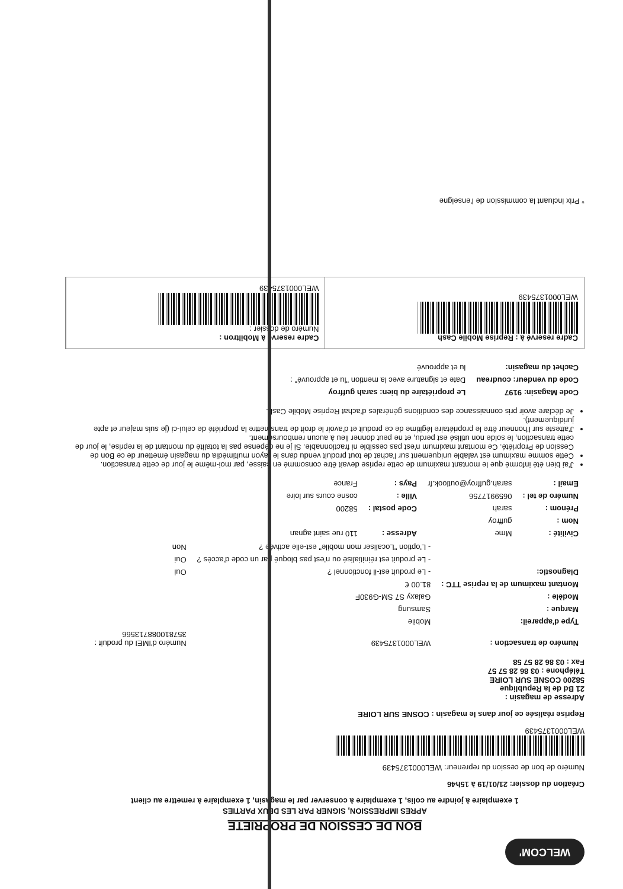WELCOM'
BON DE CESSION DE PROPRIETE
APRES IMPRESSION, SIGNER PAR LES DEUX PARTIES
1 exemplaire à joindre au colis, 1 exemplaire à conserver par le magasin, 1 exemplaire à remettre au client
Création du dossier: 21/01/19 à 15h46
Numéro de bon de cession du repreneur: WEL0001375439
WEL0001375439
Reprise réalisée ce jour dans le magasin : COSNE SUR LOIRE
Adresse de magasin :
21 Bd de la Republique
58200 COSNE SUR LOIRE
Téléphone : 03 86 28 57 57
Fax : 03 86 28 57 58
| Numéro de transaction : | WEL0001375439 | Numéro d'IMEI du produit : 357810088713566 |
| Type d'appareil: | Mobile | |
| Marque : | Samsung | |
| Modèle : | Galaxy S7 SM-G930F | |
| Montant maximum de la reprise TTC : | 81.00 € | |
| Diagnostic: | - Le produit est-il fonctionnel ? | Oui |
| | - Le produit est réinitialisé ou n'est pas bloqué par un code d'accès ? | Oui |
| | - L'option "Localiser mon mobile" est-elle activée ? | Non |
| Civilité : | Mme | Adresse : | 110 rue saint agnan |
| Nom : | guffroy | | |
| Prénom : | sarah | Code postal : | 58200 |
| Numéro de tel : | 0659917756 | Ville : | cosne cours sur loire |
| Email : | sarah.guffroy@outlook.fr | Pays : | France |
J'ai bien été informé que le montant maximum de cette reprise devait être consommé en caisse, par moi-même le jour de cette transaction.
Cette somme maximum est valable uniquement sur l'achat de tout produit vendu dans le rayon multimédia du magasin émetteur de ce Bon de Cession de Propriété. Ce montant maximum n'est pas cessible ni fractionnable. Si je ne dépense pas la totalité du montant de la reprise, le jour de cette transaction, le solde non utilisé est perdu, et ne peut donner lieu à aucun remboursement.
J'atteste sur l'honneur être le propriétaire légitime de ce produit et d'avoir le droit de transmettre la propriété de celui-ci (je suis majeur et apte juridiquement).
Je déclare avoir pris connaissance des conditions générales d'achat Reprise Mobile Cash.
| Code Magasin: 9197 | Le propriétaire du bien: sarah guffroy |
| Code du vendeur: coudreau | Date et signature avec la mention "lu et approuvé" : |
| Cachet du magasin: | lu et approuvé |
Cadre reservé à : Reprise Mobile Cash
WEL0001375439
Cadre reservé à Mobiltron :
Numéro de dossier :
WEL0001375439
* Prix incluant la commission de l'enseigne